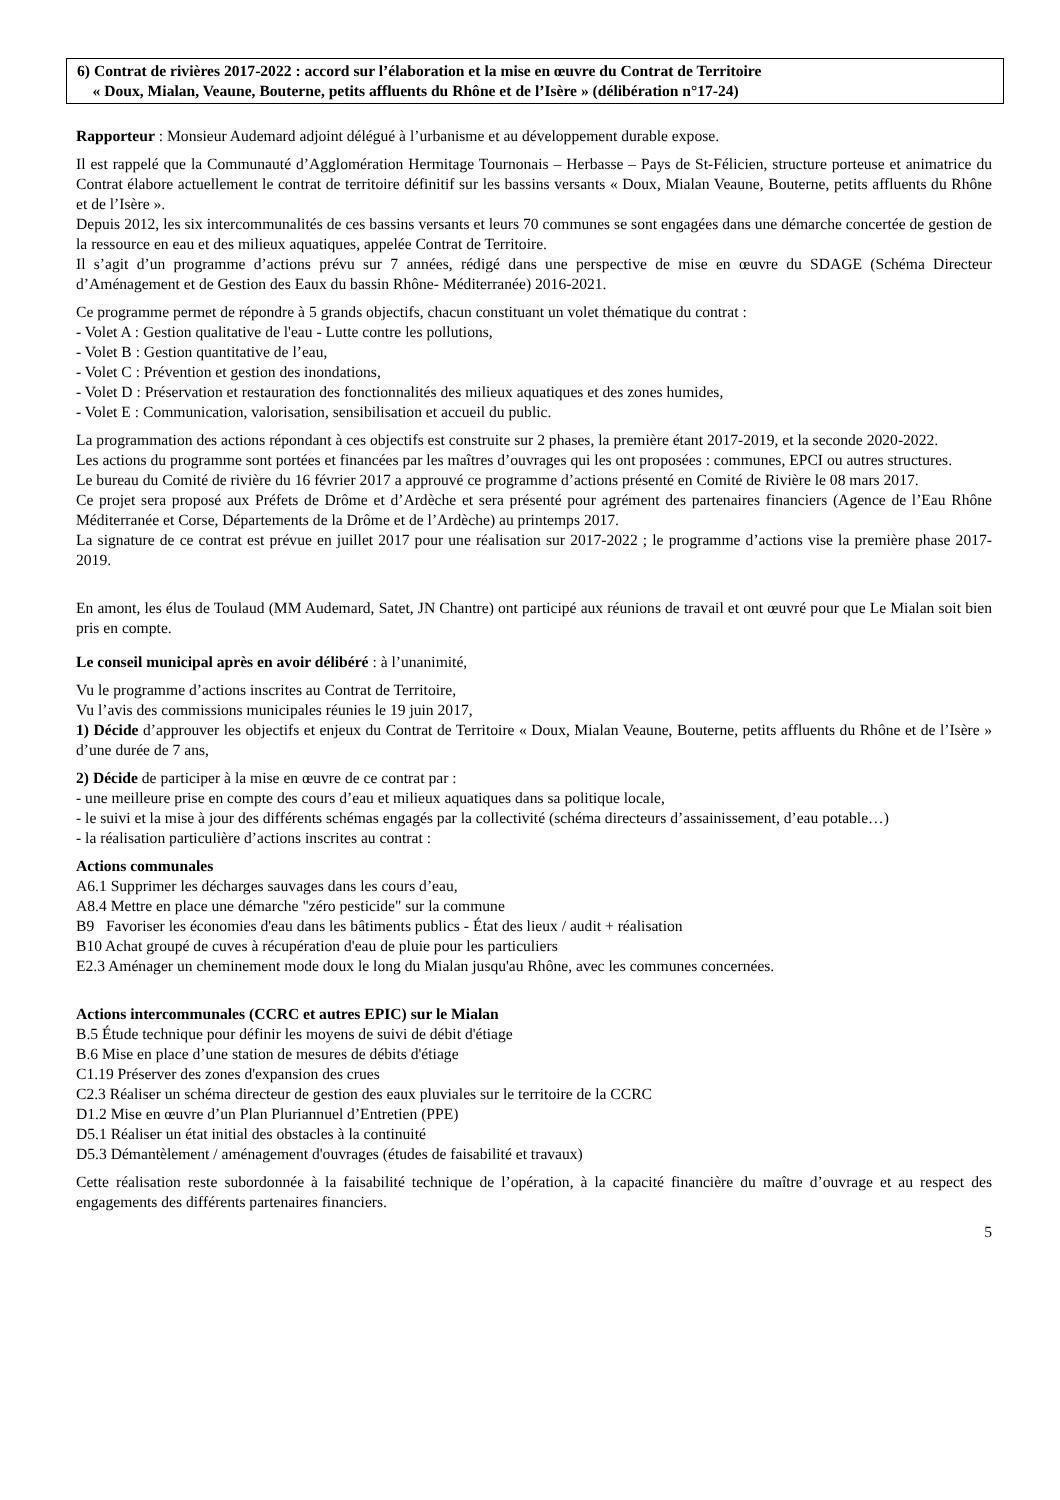6) Contrat de rivières 2017-2022 : accord sur l’élaboration et la mise en œuvre du Contrat de Territoire
« Doux, Mialan, Veaune, Bouterne, petits affluents du Rhône et de l’Isère » (délibération n°17-24)
Rapporteur : Monsieur Audemard adjoint délégué à l’urbanisme et au développement durable expose.
Il est rappelé que la Communauté d’Agglomération Hermitage Tournonais – Herbasse – Pays de St-Félicien, structure porteuse et animatrice du Contrat élabore actuellement le contrat de territoire définitif sur les bassins versants « Doux, Mialan Veaune, Bouterne, petits affluents du Rhône et de l’Isère ».
Depuis 2012, les six intercommunalités de ces bassins versants et leurs 70 communes se sont engagées dans une démarche concertée de gestion de la ressource en eau et des milieux aquatiques, appelée Contrat de Territoire.
Il s’agit d’un programme d’actions prévu sur 7 années, rédigé dans une perspective de mise en œuvre du SDAGE (Schéma Directeur d’Aménagement et de Gestion des Eaux du bassin Rhône- Méditerranée) 2016-2021.
Ce programme permet de répondre à 5 grands objectifs, chacun constituant un volet thématique du contrat :
- Volet A : Gestion qualitative de l'eau - Lutte contre les pollutions,
- Volet B : Gestion quantitative de l’eau,
- Volet C : Prévention et gestion des inondations,
- Volet D : Préservation et restauration des fonctionnalités des milieux aquatiques et des zones humides,
- Volet E : Communication, valorisation, sensibilisation et accueil du public.
La programmation des actions répondant à ces objectifs est construite sur 2 phases, la première étant 2017-2019, et la seconde 2020-2022.
Les actions du programme sont portées et financées par les maîtres d’ouvrages qui les ont proposées : communes, EPCI ou autres structures.
Le bureau du Comité de rivière du 16 février 2017 a approuvé ce programme d’actions présenté en Comité de Rivière le 08 mars 2017.
Ce projet sera proposé aux Préfets de Drôme et d’Ardèche et sera présenté pour agrément des partenaires financiers (Agence de l’Eau Rhône Méditerranée et Corse, Départements de la Drôme et de l’Ardèche) au printemps 2017.
La signature de ce contrat est prévue en juillet 2017 pour une réalisation sur 2017-2022 ; le programme d’actions vise la première phase 2017-2019.
En amont, les élus de Toulaud (MM Audemard, Satet, JN Chantre) ont participé aux réunions de travail et ont œuvré pour que Le Mialan soit bien pris en compte.
Le conseil municipal après en avoir délibéré : à l’unanimité,
Vu le programme d’actions inscrites au Contrat de Territoire,
Vu l’avis des commissions municipales réunies le 19 juin 2017,
1) Décide d’approuver les objectifs et enjeux du Contrat de Territoire « Doux, Mialan Veaune, Bouterne, petits affluents du Rhône et de l’Isère » d’une durée de 7 ans,
2) Décide de participer à la mise en œuvre de ce contrat par :
- une meilleure prise en compte des cours d’eau et milieux aquatiques dans sa politique locale,
- le suivi et la mise à jour des différents schémas engagés par la collectivité (schéma directeurs d’assainissement, d’eau potable…)
- la réalisation particulière d’actions inscrites au contrat :
Actions communales
A6.1 Supprimer les décharges sauvages dans les cours d’eau,
A8.4 Mettre en place une démarche "zéro pesticide" sur la commune
B9 Favoriser les économies d'eau dans les bâtiments publics - État des lieux / audit + réalisation
B10 Achat groupé de cuves à récupération d'eau de pluie pour les particuliers
E2.3 Aménager un cheminement mode doux le long du Mialan jusqu'au Rhône, avec les communes concernées.
Actions intercommunales (CCRC et autres EPIC) sur le Mialan
B.5 Étude technique pour définir les moyens de suivi de débit d'étiage
B.6 Mise en place d’une station de mesures de débits d'étiage
C1.19 Préserver des zones d'expansion des crues
C2.3 Réaliser un schéma directeur de gestion des eaux pluviales sur le territoire de la CCRC
D1.2 Mise en œuvre d’un Plan Pluriannuel d’Entretien (PPE)
D5.1 Réaliser un état initial des obstacles à la continuité
D5.3 Démantèlement / aménagement d'ouvrages (études de faisabilité et travaux)
Cette réalisation reste subordonnée à la faisabilité technique de l’opération, à la capacité financière du maître d’ouvrage et au respect des engagements des différents partenaires financiers.
5